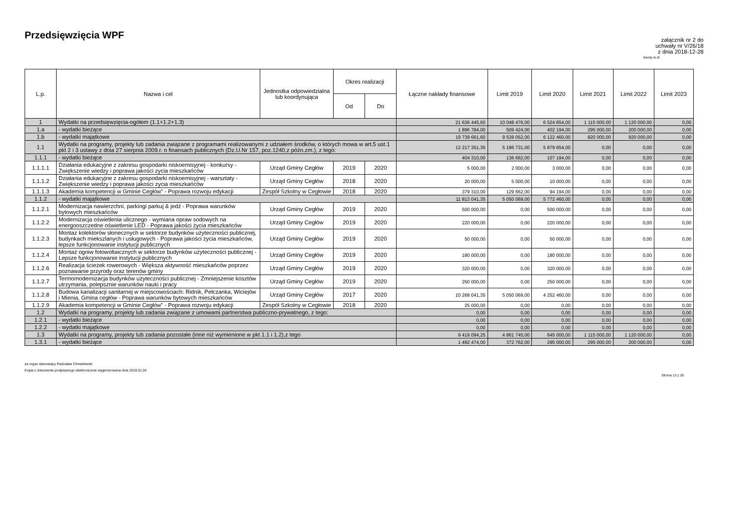Przedsięwzięcia WPF
załącznik nr 2 do
uchwały nr V/26/18
z dnia 2018-12-28
kwoty w zł
| L.p. | Nazwa i cel | Jednostka odpowiedzialna lub koordynująca | Okres realizacji | | Łączne nakłady finansowe | Limit 2019 | Limit 2020 | Limit 2021 | Limit 2022 | Limit 2023 |
| --- | --- | --- | --- | --- | --- | --- | --- | --- | --- | --- |
| | | | Od | Do | | | | | | |
| 1 | Wydatki na przedsięwzięcia-ogółem (1.1+1.2+1.3) | | | | 21 636 445,60 | 10 048 476,00 | 6 524 654,00 | 1 115 000,00 | 1 120 000,00 | 0,00 |
| 1.a | - wydatki bieżące | | | | 1 896 784,00 | 509 424,00 | 402 194,00 | 295 000,00 | 200 000,00 | 0,00 |
| 1.b | - wydatki majątkowe | | | | 19 739 661,60 | 9 539 052,00 | 6 122 460,00 | 820 000,00 | 920 000,00 | 0,00 |
| 1.1 | Wydatki na programy, projekty lub zadania związane z programami realizowanymi z udziałem środków, o których mowa w art.5 ust.1 pkt 2 i 3 ustawy z dnia 27 sierpnia 2009.r. o finansach publicznych (Dz.U.Nr 157, poz.1240,z późn.zm.), z tego: | | | | 12 217 351,35 | 5 186 731,00 | 5 879 654,00 | 0,00 | 0,00 | 0,00 |
| 1.1.1 | - wydatki bieżące | | | | 404 310,00 | 136 662,00 | 107 194,00 | 0,00 | 0,00 | 0,00 |
| 1.1.1.1 | Działania edukacyjne z zakresu gospodarki niskoemisyjnej - konkursy - Zwiększenie wiedzy i poprawa jakości zycia mieszkańców | Urząd Gminy Cegłów | 2019 | 2020 | 5 000,00 | 2 000,00 | 3 000,00 | 0,00 | 0,00 | 0,00 |
| 1.1.1.2 | Działania edukacyjne z zakresu gospodarki niskoemisyjnej - warsztaty - Zwiększenie wiedzy i poprawa jakości zycia mieszkańców | Urząd Gminy Cegłów | 2018 | 2020 | 20 000,00 | 5 000,00 | 10 000,00 | 0,00 | 0,00 | 0,00 |
| 1.1.1.3 | Akademia kompetencji w Gminie Cegłów” - Poprawa rozwoju edykacji | Zespół Szkolny w Cegłowie | 2018 | 2020 | 379 310,00 | 129 662,00 | 94 194,00 | 0,00 | 0,00 | 0,00 |
| 1.1.2 | - wydatki majątkowe | | | | 11 813 041,35 | 5 050 069,00 | 5 772 460,00 | 0,00 | 0,00 | 0,00 |
| 1.1.2.1 | Modernizacja nawierzchni, parkingi parkuj & jedź - Poprawa warunków bytowych mieszkańców | Urząd Gminy Cegłów | 2019 | 2020 | 500 000,00 | 0,00 | 500 000,00 | 0,00 | 0,00 | 0,00 |
| 1.1.2.2 | Modernizacja oświetlenia ulicznego - wymiana opraw sodowych na energooszczedne oświetlenie LED - Poprawa jakości życia mieszkańców | Urząd Gminy Cegłów | 2019 | 2020 | 220 000,00 | 0,00 | 220 000,00 | 0,00 | 0,00 | 0,00 |
| 1.1.2.3 | Montaz kolektorów słonecznych w sektorze budynków użyteczności publicznej, budynkach miekszlanych i usługowych - Poprawa jakości życia mieszkańców, lepsze funkcjonowanie instytucji publicznych | Urząd Gminy Cegłów | 2019 | 2020 | 50 000,00 | 0,00 | 50 000,00 | 0,00 | 0,00 | 0,00 |
| 1.1.2.4 | Montaż ogniw fotowoltaicznych w sektorze budynków użyteczności publicznej - Lepsze funkcjonowanie instytucji publicznych | Urząd Gminy Cegłów | 2019 | 2020 | 180 000,00 | 0,00 | 180 000,00 | 0,00 | 0,00 | 0,00 |
| 1.1.2.6 | Realizacja ścieżek rowerowych - Większa aktywność mieszkańców poprzez poznawanie przyrody oraz terenów gminy | Urząd Gminy Cegłów | 2019 | 2020 | 320 000,00 | 0,00 | 320 000,00 | 0,00 | 0,00 | 0,00 |
| 1.1.2.7 | Termomodernizacja budynków użyteczności publicznej - Zmniejszenie kosztów utrzymania, polepsznie warunków nauki i pracy | Urząd Gminy Cegłów | 2019 | 2020 | 250 000,00 | 0,00 | 250 000,00 | 0,00 | 0,00 | 0,00 |
| 1.1.2.8 | Budowa kanalizacji sanitarnej w miejscowościach: Ridnik, Pełczanka, Wiciejów i Mienia, Gmina cegłów - Poprawa warunków bytowych mieszkańców | Urząd Gminy Cegłów | 2017 | 2020 | 10 268 041,35 | 5 050 069,00 | 4 252 460,00 | 0,00 | 0,00 | 0,00 |
| 1.1.2.9 | Akademia kompetencji w Gminie Cegłów” - Poprawa rozwoju edykacji | Zespół Szkolny w Cegłowie | 2018 | 2020 | 25 000,00 | 0,00 | 0,00 | 0,00 | 0,00 | 0,00 |
| 1.2 | Wydatki na programy, projekty lub zadania związane z umowami partnerstwa publiczno-prywatnego, z tego: | | | | 0,00 | 0,00 | 0,00 | 0,00 | 0,00 | 0,00 |
| 1.2.1 | - wydatki bieżące | | | | 0,00 | 0,00 | 0,00 | 0,00 | 0,00 | 0,00 |
| 1.2.2 | - wydatki majątkowe | | | | 0,00 | 0,00 | 0,00 | 0,00 | 0,00 | 0,00 |
| 1.3 | Wydatki na programy, projekty lub zadania pozostałe (inne niż wymienione w pkt 1.1 i 1.2),z tego | | | | 9 419 094,25 | 4 861 745,00 | 645 000,00 | 1 115 000,00 | 1 120 000,00 | 0,00 |
| 1.3.1 | - wydatki bieżące | | | | 1 492 474,00 | 372 762,00 | 295 000,00 | 295 000,00 | 200 000,00 | 0,00 |
za organ stanowiący Radosław Chmielewski
Kopia z dokumentu podpisanego elektronicznie wygenerowana dnia 2019.01.04
Strona 13 z 25